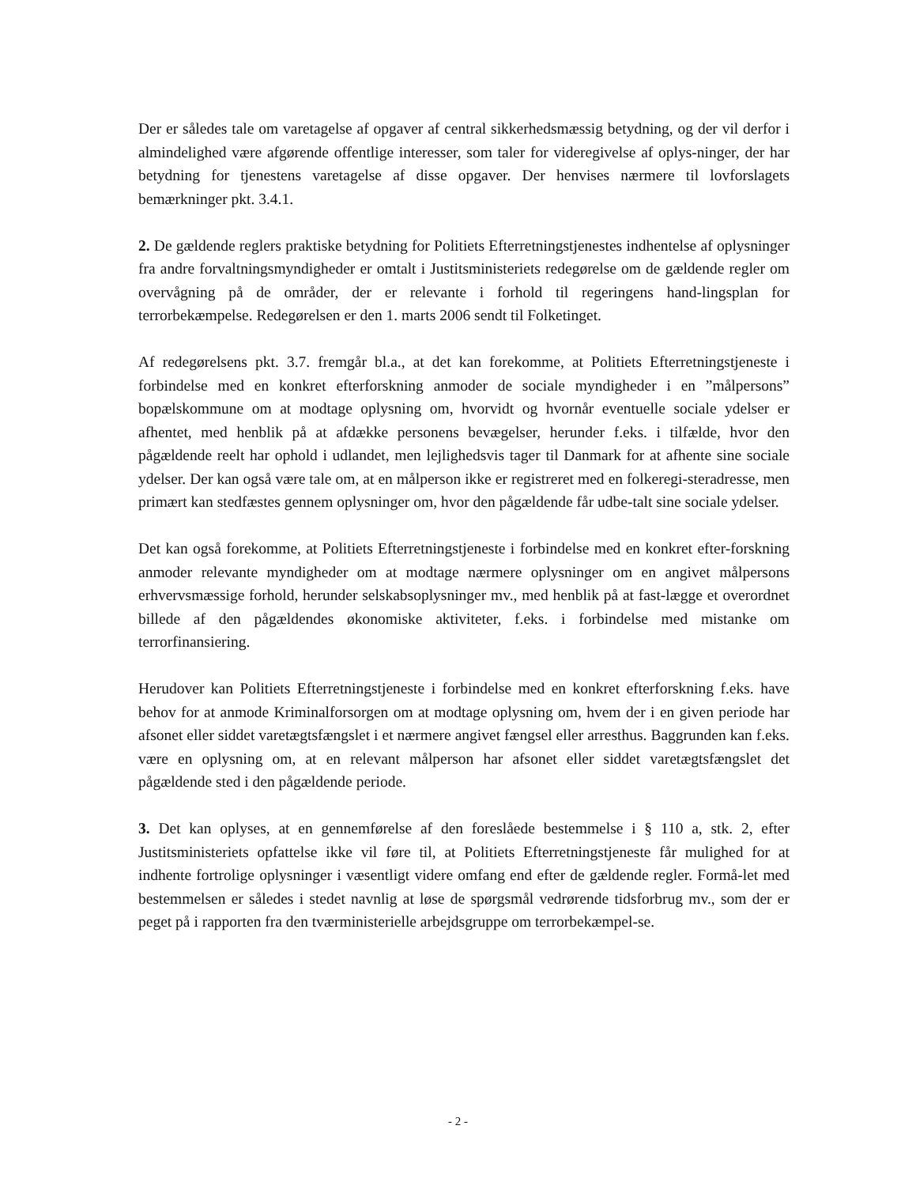Der er således tale om varetagelse af opgaver af central sikkerhedsmæssig betydning, og der vil derfor i almindelighed være afgørende offentlige interesser, som taler for videregivelse af oplys-ninger, der har betydning for tjenestens varetagelse af disse opgaver. Der henvises nærmere til lovforslagets bemærkninger pkt. 3.4.1.
2. De gældende reglers praktiske betydning for Politiets Efterretningstjenestes indhentelse af oplysninger fra andre forvaltningsmyndigheder er omtalt i Justitsministeriets redegørelse om de gældende regler om overvågning på de områder, der er relevante i forhold til regeringens hand-lingsplan for terrorbekæmpelse. Redegørelsen er den 1. marts 2006 sendt til Folketinget.
Af redegørelsens pkt. 3.7. fremgår bl.a., at det kan forekomme, at Politiets Efterretningstjeneste i forbindelse med en konkret efterforskning anmoder de sociale myndigheder i en ”målpersons” bopælskommune om at modtage oplysning om, hvorvidt og hvornår eventuelle sociale ydelser er afhentet, med henblik på at afdække personens bevægelser, herunder f.eks. i tilfælde, hvor den pågældende reelt har ophold i udlandet, men lejlighedsvis tager til Danmark for at afhente sine sociale ydelser. Der kan også være tale om, at en målperson ikke er registreret med en folkeregi-steradresse, men primært kan stedfæstes gennem oplysninger om, hvor den pågældende får udbe-talt sine sociale ydelser.
Det kan også forekomme, at Politiets Efterretningstjeneste i forbindelse med en konkret efter-forskning anmoder relevante myndigheder om at modtage nærmere oplysninger om en angivet målpersons erhvervsmæssige forhold, herunder selskabsoplysninger mv., med henblik på at fast-lægge et overordnet billede af den pågældendes økonomiske aktiviteter, f.eks. i forbindelse med mistanke om terrorfinansiering.
Herudover kan Politiets Efterretningstjeneste i forbindelse med en konkret efterforskning f.eks. have behov for at anmode Kriminalforsorgen om at modtage oplysning om, hvem der i en given periode har afsonet eller siddet varetægtsfængslet i et nærmere angivet fængsel eller arresthus. Baggrunden kan f.eks. være en oplysning om, at en relevant målperson har afsonet eller siddet varetægtsfængslet det pågældende sted i den pågældende periode.
3. Det kan oplyses, at en gennemførelse af den foreslåede bestemmelse i § 110 a, stk. 2, efter Justitsministeriets opfattelse ikke vil føre til, at Politiets Efterretningstjeneste får mulighed for at indhente fortrolige oplysninger i væsentligt videre omfang end efter de gældende regler. Formå-let med bestemmelsen er således i stedet navnlig at løse de spørgsmål vedrørende tidsforbrug mv., som der er peget på i rapporten fra den tværministerielle arbejdsgruppe om terrorbekæmpel-se.
- 2 -